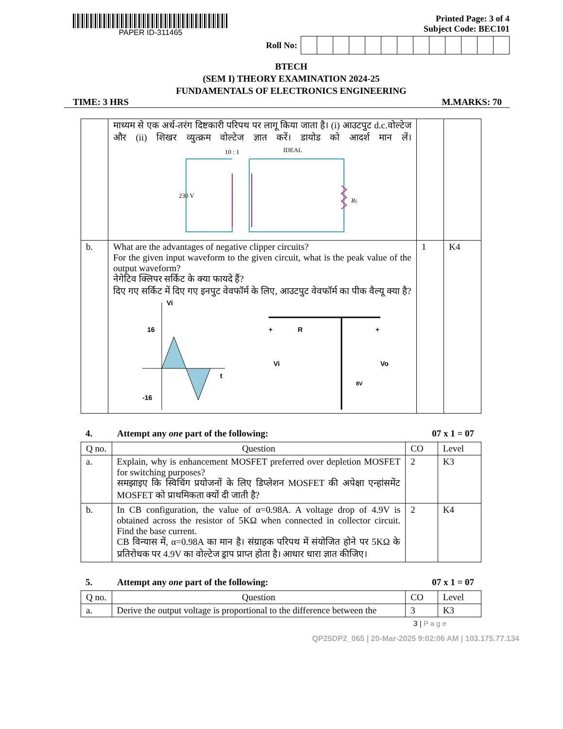PAPER ID-311465 Printed Page: 3 of 4
Subject Code: BEC101
Roll No:
BTECH
(SEM I) THEORY EXAMINATION 2024-25
FUNDAMENTALS OF ELECTRONICS ENGINEERING
TIME: 3 HRS M.MARKS: 70
| | माध्यम से एक अर्ध-तरंग दिष्टकारी परिपथ पर लागू किया जाता है। (i) आउटपुट d.c.वोल्टेज और (ii) शिखर व्युत्क्रम वोल्टेज ज्ञात करें। डायोड को आदर्श मान लें। 10 : 1 IDEAL 230 V R L | | |
| b. | What are the advantages of negative clipper circuits? For the given input waveform to the given circuit, what is the peak value of the output waveform? नेगेटिव क्लिपर सर्किट के क्या फायदे हैं? दिए गए सर्किट में दिए गए इनपुट वेवफॉर्म के लिए, आउटपुट वेवफॉर्म का पीक वैल्यू क्या है? Vi 16 -16 t Vi Vo R 8V + + | 1 | K4 |
4. Attempt any one part of the following: 07 x 1 = 07
| Q no. | Question | CO | Level |
| --- | --- | --- | --- |
| a. | Explain, why is enhancement MOSFET preferred over depletion MOSFET for switching purposes? समझाइए कि स्विचिंग प्रयोजनों के लिए डिप्लेशन MOSFET की अपेक्षा एन्हांसमेंट MOSFET को प्राथमिकता क्यों दी जाती है? | 2 | K3 |
| b. | In CB configuration, the value of α=0.98A. A voltage drop of 4.9V is obtained across the resistor of 5KΩ when connected in collector circuit. Find the base current. CB विन्यास में, α=0.98A का मान है। संग्राहक परिपथ में संयोजित होने पर 5KΩ के प्रतिरोधक पर 4.9V का वोल्टेज ड्राप प्राप्त होता है। आधार धारा ज्ञात कीजिए। | 2 | K4 |
5. Attempt any one part of the following: 07 x 1 = 07
| Q no. | Question | CO | Level |
| --- | --- | --- | --- |
| a. | Derive the output voltage is proportional to the difference between the | 3 | K3 |
3 | P a g e
QP25DP2_065 | 20-Mar-2025 9:02:06 AM | 103.175.77.134